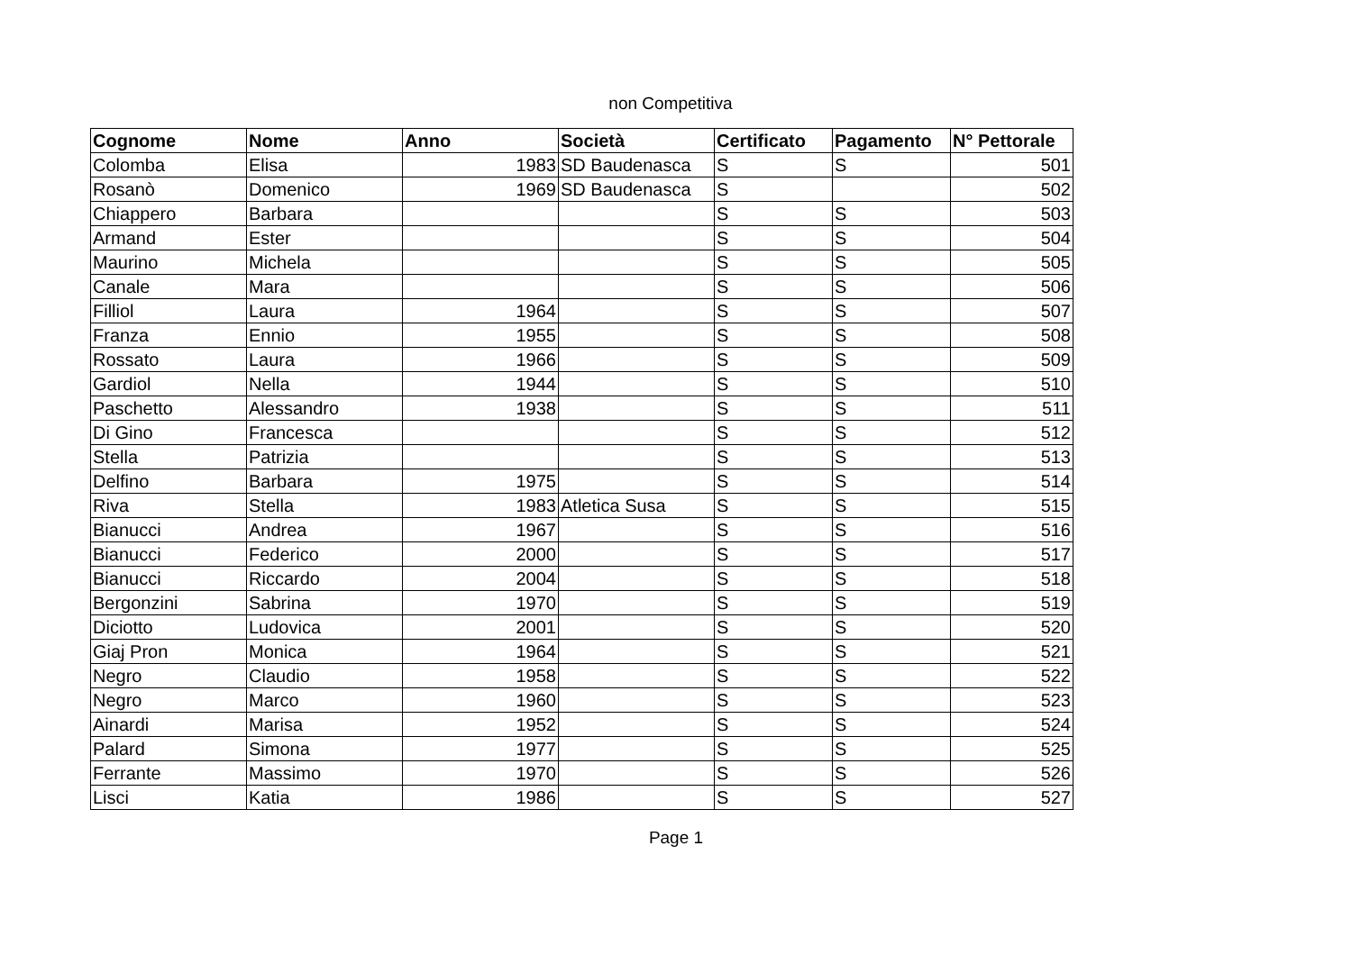non Competitiva
| Cognome | Nome | Anno | Società | Certificato | Pagamento | N° Pettorale |
| --- | --- | --- | --- | --- | --- | --- |
| Colomba | Elisa | 1983 | SD Baudenasca | S | S | 501 |
| Rosanò | Domenico | 1969 | SD Baudenasca | S | | 502 |
| Chiappero | Barbara | | | S | S | 503 |
| Armand | Ester | | | S | S | 504 |
| Maurino | Michela | | | S | S | 505 |
| Canale | Mara | | | S | S | 506 |
| Filliol | Laura | 1964 | | S | S | 507 |
| Franza | Ennio | 1955 | | S | S | 508 |
| Rossato | Laura | 1966 | | S | S | 509 |
| Gardiol | Nella | 1944 | | S | S | 510 |
| Paschetto | Alessandro | 1938 | | S | S | 511 |
| Di Gino | Francesca | | | S | S | 512 |
| Stella | Patrizia | | | S | S | 513 |
| Delfino | Barbara | 1975 | | S | S | 514 |
| Riva | Stella | 1983 | Atletica Susa | S | S | 515 |
| Bianucci | Andrea | 1967 | | S | S | 516 |
| Bianucci | Federico | 2000 | | S | S | 517 |
| Bianucci | Riccardo | 2004 | | S | S | 518 |
| Bergonzini | Sabrina | 1970 | | S | S | 519 |
| Diciotto | Ludovica | 2001 | | S | S | 520 |
| Giaj Pron | Monica | 1964 | | S | S | 521 |
| Negro | Claudio | 1958 | | S | S | 522 |
| Negro | Marco | 1960 | | S | S | 523 |
| Ainardi | Marisa | 1952 | | S | S | 524 |
| Palard | Simona | 1977 | | S | S | 525 |
| Ferrante | Massimo | 1970 | | S | S | 526 |
| Lisci | Katia | 1986 | | S | S | 527 |
Page 1